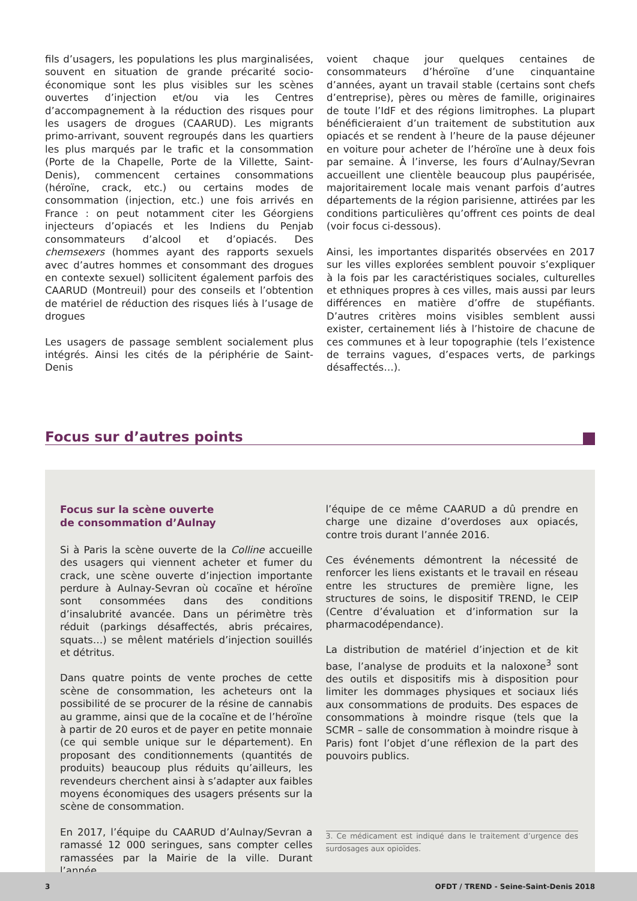fils d’usagers, les populations les plus marginalisées, souvent en situation de grande précarité socio-économique sont les plus visibles sur les scènes ouvertes d’injection et/ou via les Centres d’accompagnement à la réduction des risques pour les usagers de drogues (CAARUD). Les migrants primo-arrivant, souvent regroupés dans les quartiers les plus marqués par le trafic et la consommation (Porte de la Chapelle, Porte de la Villette, Saint-Denis), commencent certaines consommations (héroïne, crack, etc.) ou certains modes de consommation (injection, etc.) une fois arrivés en France : on peut notamment citer les Géorgiens injecteurs d’opiacés et les Indiens du Penjab consommateurs d’alcool et d’opiacés. Des chemsexers (hommes ayant des rapports sexuels avec d’autres hommes et consommant des drogues en contexte sexuel) sollicitent également parfois des CAARUD (Montreuil) pour des conseils et l’obtention de matériel de réduction des risques liés à l’usage de drogues
Les usagers de passage semblent socialement plus intégrés. Ainsi les cités de la périphérie de Saint-Denis
voient chaque jour quelques centaines de consommateurs d’héroïne d’une cinquantaine d’années, ayant un travail stable (certains sont chefs d’entreprise), pères ou mères de famille, originaires de toute l’IdF et des régions limitrophes. La plupart bénéficieraient d’un traitement de substitution aux opiacés et se rendent à l’heure de la pause déjeuner en voiture pour acheter de l’héroïne une à deux fois par semaine. À l’inverse, les fours d’Aulnay/Sevran accueillent une clientèle beaucoup plus paupérisée, majoritairement locale mais venant parfois d’autres départements de la région parisienne, attirées par les conditions particulières qu’offrent ces points de deal (voir focus ci-dessous).
Ainsi, les importantes disparités observées en 2017 sur les villes explorées semblent pouvoir s’expliquer à la fois par les caractéristiques sociales, culturelles et ethniques propres à ces villes, mais aussi par leurs différences en matière d’offre de stupéfiants. D’autres critères moins visibles semblent aussi exister, certainement liés à l’histoire de chacune de ces communes et à leur topographie (tels l’existence de terrains vagues, d’espaces verts, de parkings désaffectés…).
Focus sur d’autres points
Focus sur la scène ouverte
de consommation d’Aulnay
Si à Paris la scène ouverte de la Colline accueille des usagers qui viennent acheter et fumer du crack, une scène ouverte d’injection importante perdure à Aulnay-Sevran où cocaïne et héroïne sont consommées dans des conditions d’insalubrité avancée. Dans un périmètre très réduit (parkings désaffectés, abris précaires, squats…) se mêlent matériels d’injection souillés et détritus.
Dans quatre points de vente proches de cette scène de consommation, les acheteurs ont la possibilité de se procurer de la résine de cannabis au gramme, ainsi que de la cocaïne et de l’héroïne à partir de 20 euros et de payer en petite monnaie (ce qui semble unique sur le département). En proposant des conditionnements (quantités de produits) beaucoup plus réduits qu’ailleurs, les revendeurs cherchent ainsi à s’adapter aux faibles moyens économiques des usagers présents sur la scène de consommation.
En 2017, l’équipe du CAARUD d’Aulnay/Sevran a ramassé 12 000 seringues, sans compter celles ramassées par la Mairie de la ville. Durant l’année,
l’équipe de ce même CAARUD a dû prendre en charge une dizaine d’overdoses aux opiacés, contre trois durant l’année 2016.
Ces événements démontrent la nécessité de renforcer les liens existants et le travail en réseau entre les structures de première ligne, les structures de soins, le dispositif TREND, le CEIP (Centre d’évaluation et d’information sur la pharmacodépendance).
La distribution de matériel d’injection et de kit base, l’analyse de produits et la naloxone<sup>3</sup> sont des outils et dispositifs mis à disposition pour limiter les dommages physiques et sociaux liés aux consommations de produits. Des espaces de consommations à moindre risque (tels que la SCMR – salle de consommation à moindre risque à Paris) font l’objet d’une réflexion de la part des pouvoirs publics.
3. Ce médicament est indiqué dans le traitement d’urgence des surdosages aux opioïdes.
3 OFDT / TREND - Seine-Saint-Denis 2018